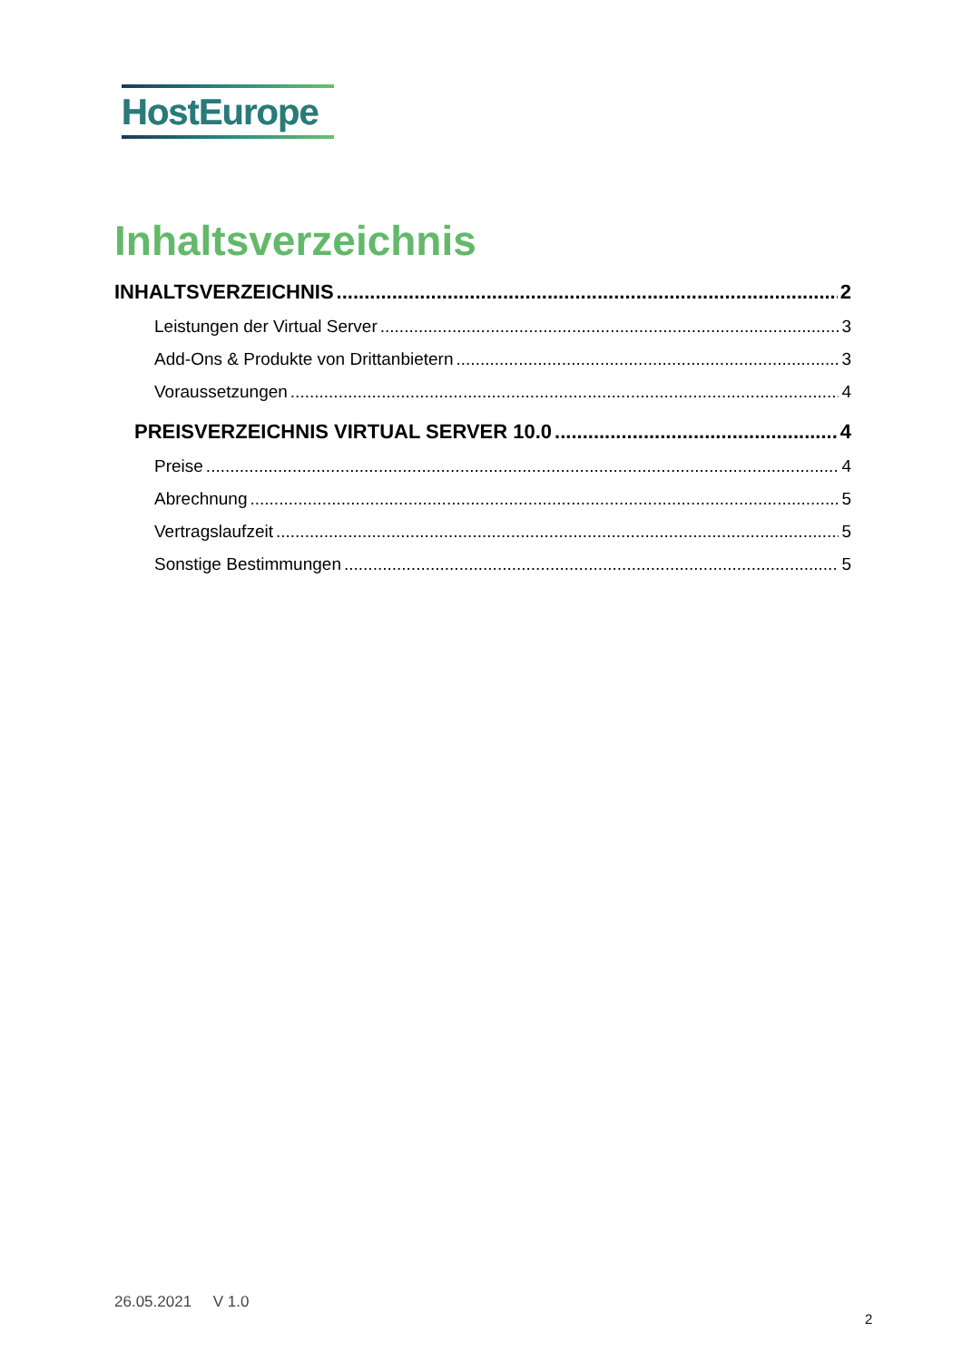HostEurope
Inhaltsverzeichnis
INHALTSVERZEICHNIS 2
Leistungen der Virtual Server 3
Add-Ons & Produkte von Drittanbietern 3
Voraussetzungen 4
PREISVERZEICHNIS VIRTUAL SERVER 10.0 4
Preise 4
Abrechnung 5
Vertragslaufzeit 5
Sonstige Bestimmungen 5
26.05.2021 V 1.0
2